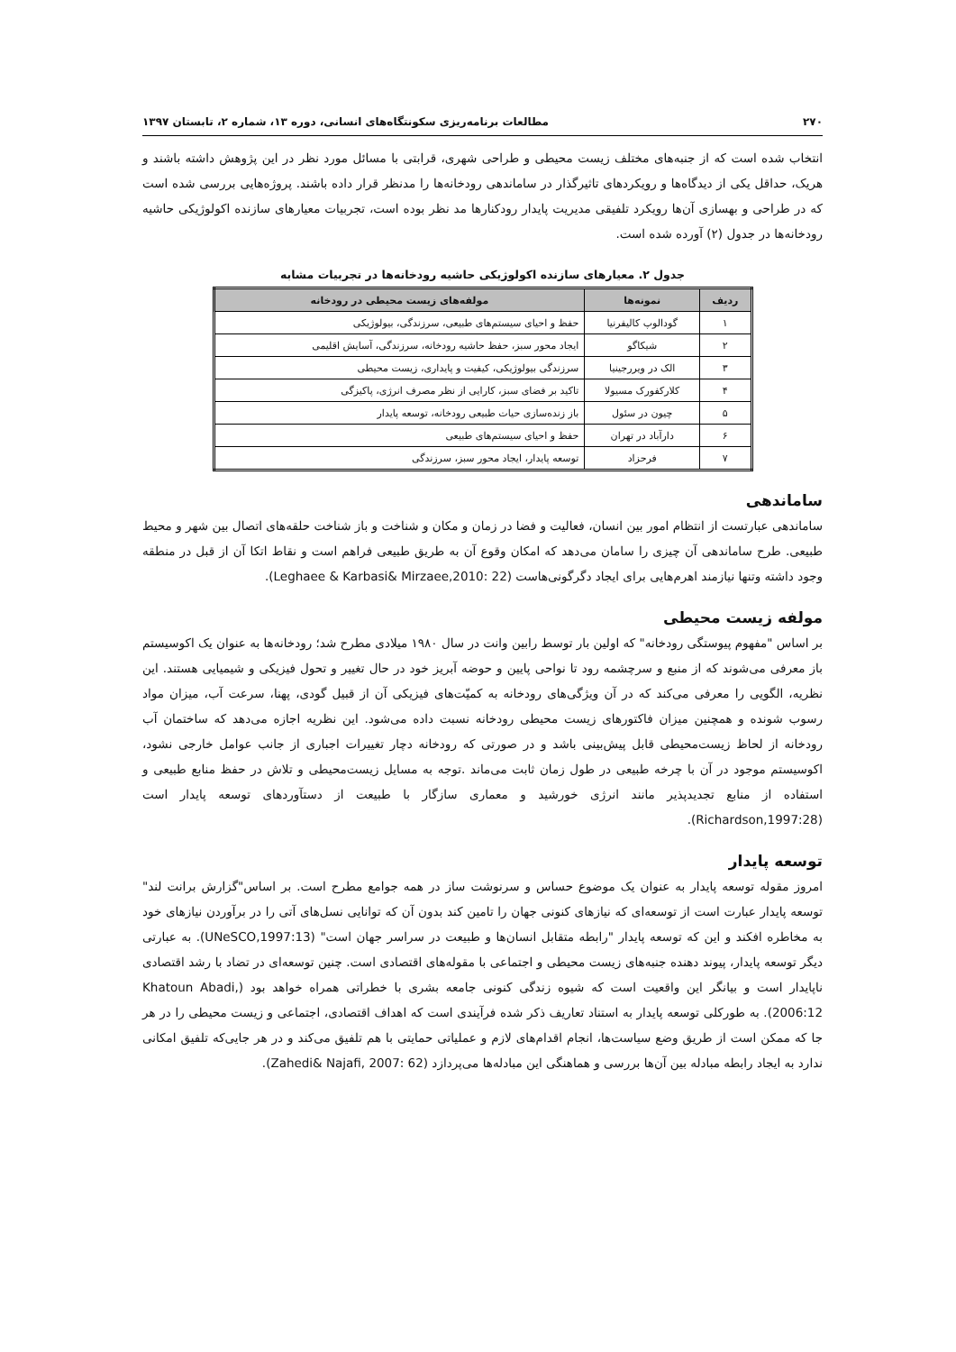۲۷۰ مطالعات برنامه‌ریزی سکونتگاه‌های انسانی، دوره ۱۳، شماره ۲، تابستان ۱۳۹۷
انتخاب شده است که از جنبه‌های مختلف زیست محیطی و طراحی شهری، قرابتی با مسائل مورد نظر در این پژوهش داشته باشند و هریک، حداقل یکی از دیدگاه‌ها و رویکردهای تاثیرگذار در ساماندهی رودخانه‌ها را مدنظر قرار داده باشند. پروژه‌هایی بررسی شده است که در طراحی و بهسازی آن‌ها رویکرد تلفیقی مدیریت پایدار رودکنارها مد نظر بوده است، تجربیات معیارهای سازنده اکولوژیکی حاشیه رودخانه‌ها در جدول (۲) آورده شده است.
جدول ۲. معیارهای سازنده اکولوژیکی حاشیه رودخانه‌ها در تجربیات مشابه
| ردیف | نمونه‌ها | مولفه‌های زیست محیطی در رودخانه |
| --- | --- | --- |
| ۱ | گودالوپ کالیفرنیا | حفظ و احیای سیستم‌های طبیعی، سرزندگی، بیولوژیکی |
| ۲ | شیکاگو | ایجاد محور سبز، حفظ حاشیه رودخانه، سرزندگی، آسایش اقلیمی |
| ۳ | الک در ویررجینیا | سرزندگی بیولوژیکی، کیفیت و پایداری، زیست محیطی |
| ۴ | کلارکفورک مسیولا | تاکید بر فضای سبز، کارایی از نظر مصرف انرژی، پاکیزگی |
| ۵ | چیون در سئول | باز زنده‌سازی حیات طبیعی رودخانه، توسعه پایدار |
| ۶ | دارآباد در تهران | حفظ و احیای سیستم‌های طبیعی |
| ۷ | فرحزاد | توسعه پایدار، ایجاد محور سبز، سرزندگی |
ساماندهی
ساماندهی عبارتست از انتظام امور بین انسان، فعالیت و فضا در زمان و مکان و شناخت و باز شناخت حلقه‌های اتصال بین شهر و محیط طبیعی. طرح ساماندهی آن چیزی را سامان می‌دهد که امکان وقوع آن به طریق طبیعی فراهم است و نقاط اتکا آن از قبل در منطقه وجود داشته وتنها نیازمند اهرم‌هایی برای ایجاد دگرگونی‌هاست (Leghaee & Karbasi& Mirzaee,2010: 22).
مولفه زیست محیطی
بر اساس "مفهوم پیوستگی رودخانه" که اولین بار توسط رابین وانت در سال ۱۹۸۰ میلادی مطرح شد؛ رودخانه‌ها به عنوان یک اکوسیستم باز معرفی می‌شوند که از منبع و سرچشمه رود تا نواحی پایین و حوضه آبریز خود در حال تغییر و تحول فیزیکی و شیمیایی هستند. این نظریه، الگویی را معرفی می‌کند که در آن ویژگی‌های رودخانه به کمیّت‌های فیزیکی آن از قبیل گودی، پهنا، سرعت آب، میزان مواد رسوب شونده و همچنین میزان فاکتورهای زیست محیطی رودخانه نسبت داده می‌شود. این نظریه اجازه می‌دهد که ساختمان آب رودخانه از لحاظ زیست‌محیطی قابل پیش‌بینی باشد و در صورتی که رودخانه دچار تغییرات اجباری از جانب عوامل خارجی نشود، اکوسیستم موجود در آن با چرخه طبیعی در طول زمان ثابت می‌ماند .توجه به مسایل زیست‌محیطی و تلاش در حفظ منابع طبیعی و استفاده از منابع تجدیدپذیر مانند انرژی خورشید و معماری سازگار با طبیعت از دستآوردهای توسعه پایدار است (Richardson,1997:28).
توسعه پایدار
امروز مقوله توسعه پایدار به عنوان یک موضوع حساس و سرنوشت ساز در همه جوامع مطرح است. بر اساس"گزارش برانت لند" توسعه پایدار عبارت است از توسعه‌ای که نیازهای کنونی جهان را تامین کند بدون آن که توانایی نسل‌های آتی را در برآوردن نیازهای خود به مخاطره افکند و این که توسعه پایدار "رابطه متقابل انسان‌ها و طبیعت در سراسر جهان است" (UNeSCO,1997:13). به عبارتی دیگر توسعه پایدار، پیوند دهنده جنبه‌های زیست محیطی و اجتماعی با مقوله‌های اقتصادی است. چنین توسعه‌ای در تضاد با رشد اقتصادی ناپایدار است و بیانگر این واقعیت است که شیوه زندگی کنونی جامعه بشری با خطراتی همراه خواهد بود (Khatoun Abadi, 2006:12). به طورکلی توسعه پایدار به استناد تعاریف ذکر شده فرآیندی است که اهداف اقتصادی، اجتماعی و زیست محیطی را در هر جا که ممکن است از طریق وضع سیاست‌ها، انجام اقدام‌های لازم و عملیاتی حمایتی با هم تلفیق می‌کند و در هر جایی‌که تلفیق امکانی ندارد به ایجاد رابطه مبادله بین آن‌ها بررسی و هماهنگی این مبادله‌ها می‌پردازد (Zahedi& Najafi, 2007: 62).